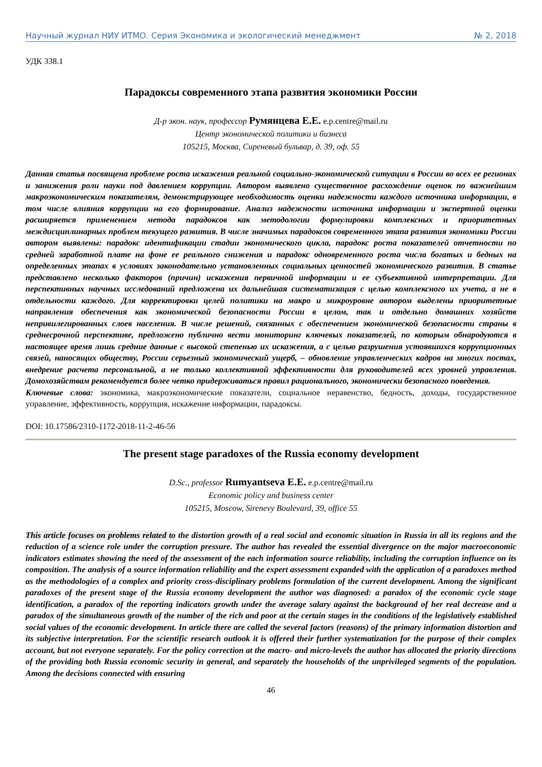Научный журнал НИУ ИТМО. Серия Экономика и экологический менеджмент № 2, 2018
УДК 338.1
Парадоксы современного этапа развития экономики России
Д-р экон. наук, профессор Румянцева Е.Е. e.p.centre@mail.ru
Центр экономической политики и бизнеса
105215, Москва, Сиреневый бульвар, д. 39, оф. 55
Данная статья посвящена проблеме роста искажения реальной социально-экономической ситуации в России во всех ее регионах и занижения роли науки под давлением коррупции. Автором выявлено существенное расхождение оценок по важнейшим макроэкономическим показателям, демонстрирующее необходимость оценки надежности каждого источника информации, в том числе влияния коррупции на его формирование. Анализ надежности источника информации и экспертной оценки расширяется применением метода парадоксов как методологии формулировки комплексных и приоритетных междисциплинарных проблем текущего развития. В числе значимых парадоксов современного этапа развития экономики России автором выявлены: парадокс идентификации стадии экономического цикла, парадокс роста показателей отчетности по средней заработной плате на фоне ее реального снижения и парадокс одновременного роста числа богатых и бедных на определенных этапах в условиях законодательно установленных социальных ценностей экономического развития. В статье представлено несколько факторов (причин) искажения первичной информации и ее субъективной интерпретации. Для перспективных научных исследований предложена их дальнейшая систематизация с целью комплексного их учета, а не в отдельности каждого. Для корректировки целей политики на макро и микроуровне автором выделены приоритетные направления обеспечения как экономической безопасности России в целом, так и отдельно домашних хозяйств непривилегированных слоев населения. В числе решений, связанных с обеспечением экономической безопасности страны в среднесрочной перспективе, предложено публично вести мониторинг ключевых показателей, по которым обнародуются в настоящее время лишь средние данные с высокой степенью их искажения, а с целью разрушения устоявшихся коррупционных связей, наносящих обществу, России серьезный экономический ущерб, – обновление управленческих кадров на многих постах, внедрение расчета персональной, а не только коллективной эффективности для руководителей всех уровней управления. Домохозяйствам рекомендуется более четко придерживаться правил рационального, экономически безопасного поведения.
Ключевые слова: экономика, макроэкономические показатели, социальное неравенство, бедность, доходы, государственное управление, эффективность, коррупция, искажение информации, парадоксы.
DOI: 10.17586/2310-1172-2018-11-2-46-56
The present stage paradoxes of the Russia economy development
D.Sc., professor Rumyantseva E.E. e.p.centre@mail.ru
Economic policy and business center
105215, Moscow, Sirenevy Boulevard, 39, office 55
This article focuses on problems related to the distortion growth of a real social and economic situation in Russia in all its regions and the reduction of a science role under the corruption pressure. The author has revealed the essential divergence on the major macroeconomic indicators estimates showing the need of the assessment of the each information source reliability, including the corruption influence on its composition. The analysis of a source information reliability and the expert assessment expanded with the application of a paradoxes method as the methodologies of a complex and priority cross-disciplinary problems formulation of the current development. Among the significant paradoxes of the present stage of the Russia economy development the author was diagnosed: a paradox of the economic cycle stage identification, a paradox of the reporting indicators growth under the average salary against the background of her real decrease and a paradox of the simultaneous growth of the number of the rich and poor at the certain stages in the conditions of the legislatively established social values of the economic development. In article there are called the several factors (reasons) of the primary information distortion and its subjective interpretation. For the scientific research outlook it is offered their further systematization for the purpose of their complex account, but not everyone separately. For the policy correction at the macro- and micro-levels the author has allocated the priority directions of the providing both Russia economic security in general, and separately the households of the unprivileged segments of the population. Among the decisions connected with ensuring
46